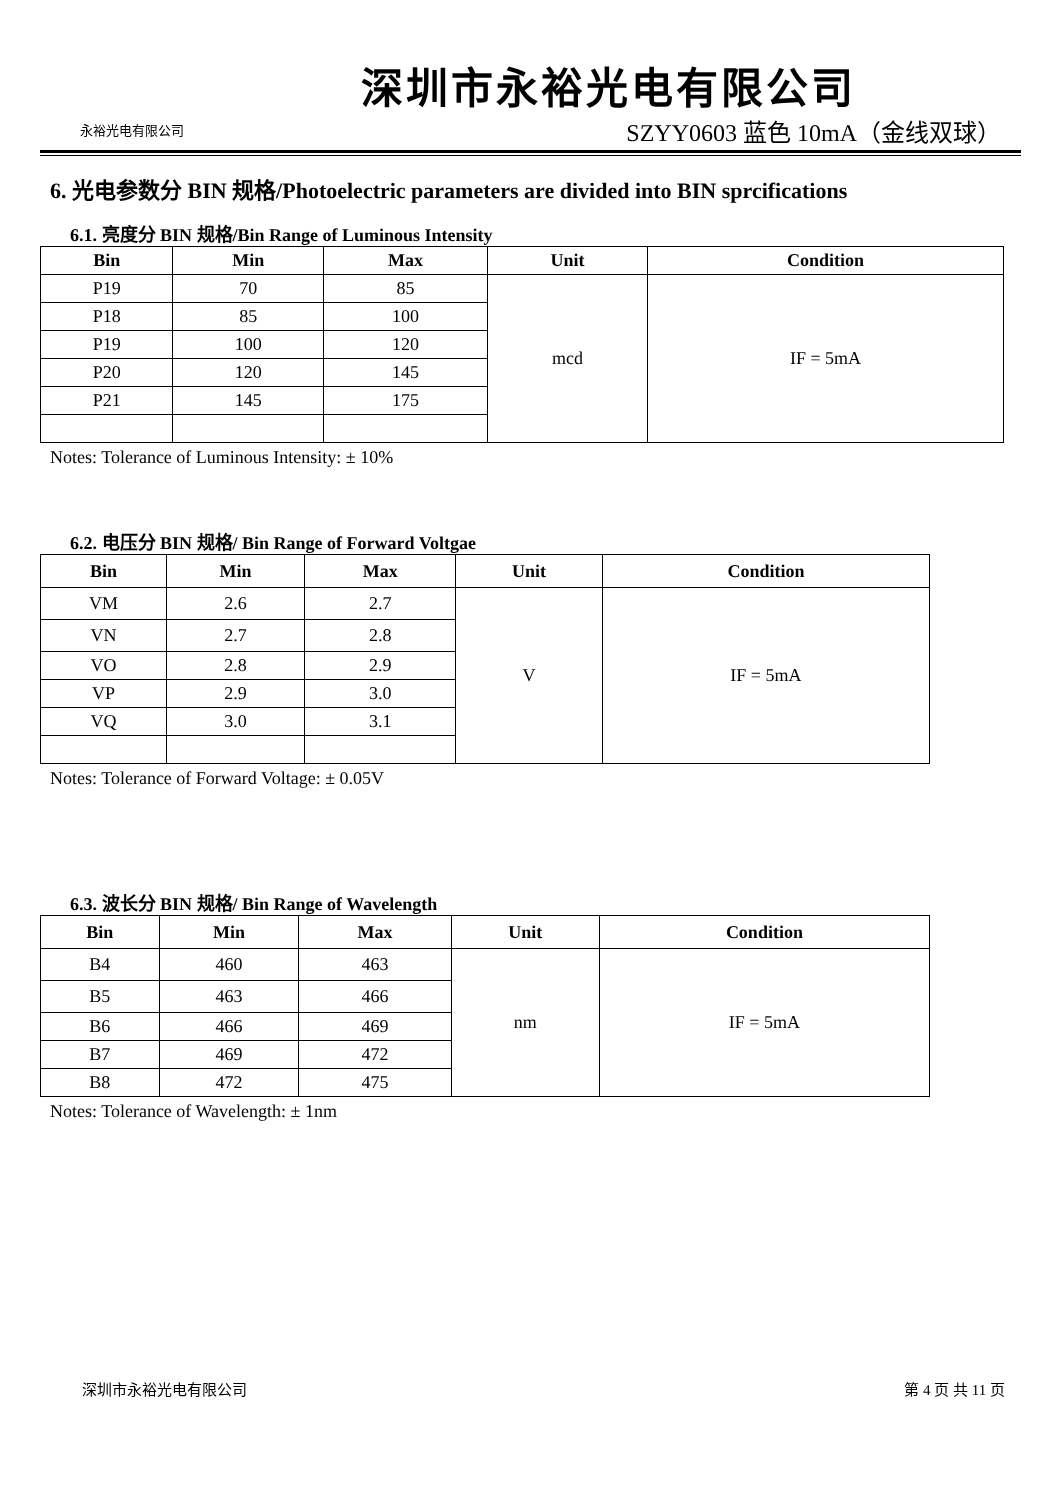永裕光电有限公司
深圳市永裕光电有限公司
SZYY0603 蓝色 10mA（金线双球）
6. 光电参数分 BIN 规格/Photoelectric parameters are divided into BIN sprcifications
6.1. 亮度分 BIN 规格/Bin Range of Luminous Intensity
| Bin | Min | Max | Unit | Condition |
| --- | --- | --- | --- | --- |
| P19 | 70 | 85 | mcd | IF = 5mA |
| P18 | 85 | 100 | | |
| P19 | 100 | 120 | | |
| P20 | 120 | 145 | | |
| P21 | 145 | 175 | | |
Notes: Tolerance of Luminous Intensity: ± 10%
6.2. 电压分 BIN 规格/ Bin Range of Forward Voltgae
| Bin | Min | Max | Unit | Condition |
| --- | --- | --- | --- | --- |
| VM | 2.6 | 2.7 | V | IF = 5mA |
| VN | 2.7 | 2.8 | | |
| VO | 2.8 | 2.9 | | |
| VP | 2.9 | 3.0 | | |
| VQ | 3.0 | 3.1 | | |
Notes: Tolerance of Forward Voltage: ± 0.05V
6.3. 波长分 BIN 规格/ Bin Range of Wavelength
| Bin | Min | Max | Unit | Condition |
| --- | --- | --- | --- | --- |
| B4 | 460 | 463 | nm | IF = 5mA |
| B5 | 463 | 466 | | |
| B6 | 466 | 469 | | |
| B7 | 469 | 472 | | |
| B8 | 472 | 475 | | |
Notes: Tolerance of Wavelength: ± 1nm
深圳市永裕光电有限公司 第 4 页 共 11 页